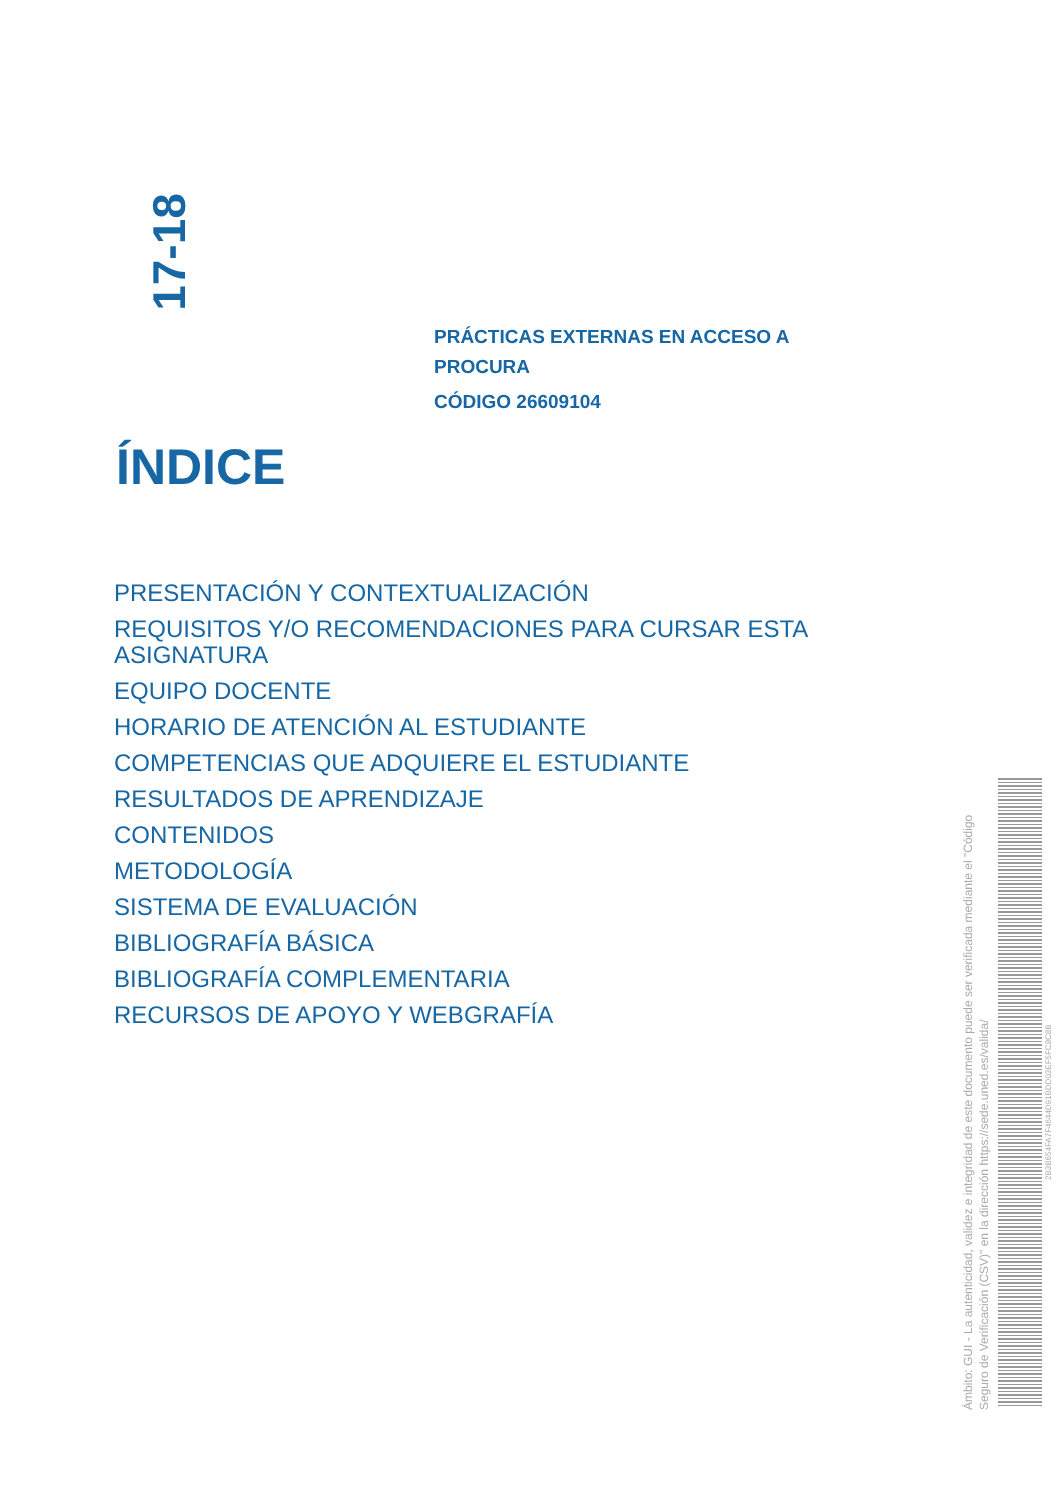17-18
PRÁCTICAS EXTERNAS EN ACCESO A
PROCURA
CÓDIGO 26609104
ÍNDICE
PRESENTACIÓN Y CONTEXTUALIZACIÓN
REQUISITOS Y/O RECOMENDACIONES PARA CURSAR ESTA ASIGNATURA
EQUIPO DOCENTE
HORARIO DE ATENCIÓN AL ESTUDIANTE
COMPETENCIAS QUE ADQUIERE EL ESTUDIANTE
RESULTADOS DE APRENDIZAJE
CONTENIDOS
METODOLOGÍA
SISTEMA DE EVALUACIÓN
BIBLIOGRAFÍA BÁSICA
BIBLIOGRAFÍA COMPLEMENTARIA
RECURSOS DE APOYO Y WEBGRAFÍA
Ámbito: GUI - La autenticidad, validez e integridad de este documento puede ser verificada mediante el "Código Seguro de Verificación (CSV)" en la dirección https://sede.uned.es/valida/
2B3B654FA7F4644D91BDD03EF5FC8C8B